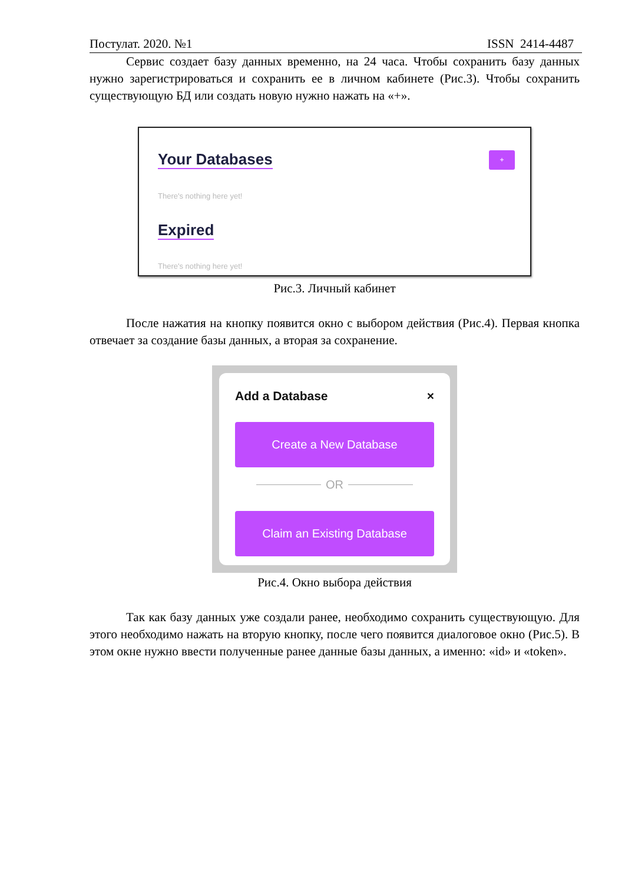Постулат. 2020. №1 ISSN 2414-4487
Сервис создает базу данных временно, на 24 часа. Чтобы сохранить базу данных нужно зарегистрироваться и сохранить ее в личном кабинете (Рис.3). Чтобы сохранить существующую БД или создать новую нужно нажать на «+».
Your Databases
+
There's nothing here yet!
Expired
There's nothing here yet!
Рис.3. Личный кабинет
После нажатия на кнопку появится окно с выбором действия (Рис.4). Первая кнопка отвечает за создание базы данных, а вторая за сохранение.
Add a Database ×
Create a New Database
OR
Claim an Existing Database
Рис.4. Окно выбора действия
Так как базу данных уже создали ранее, необходимо сохранить существующую. Для этого необходимо нажать на вторую кнопку, после чего появится диалоговое окно (Рис.5). В этом окне нужно ввести полученные ранее данные базы данных, а именно: «id» и «token».